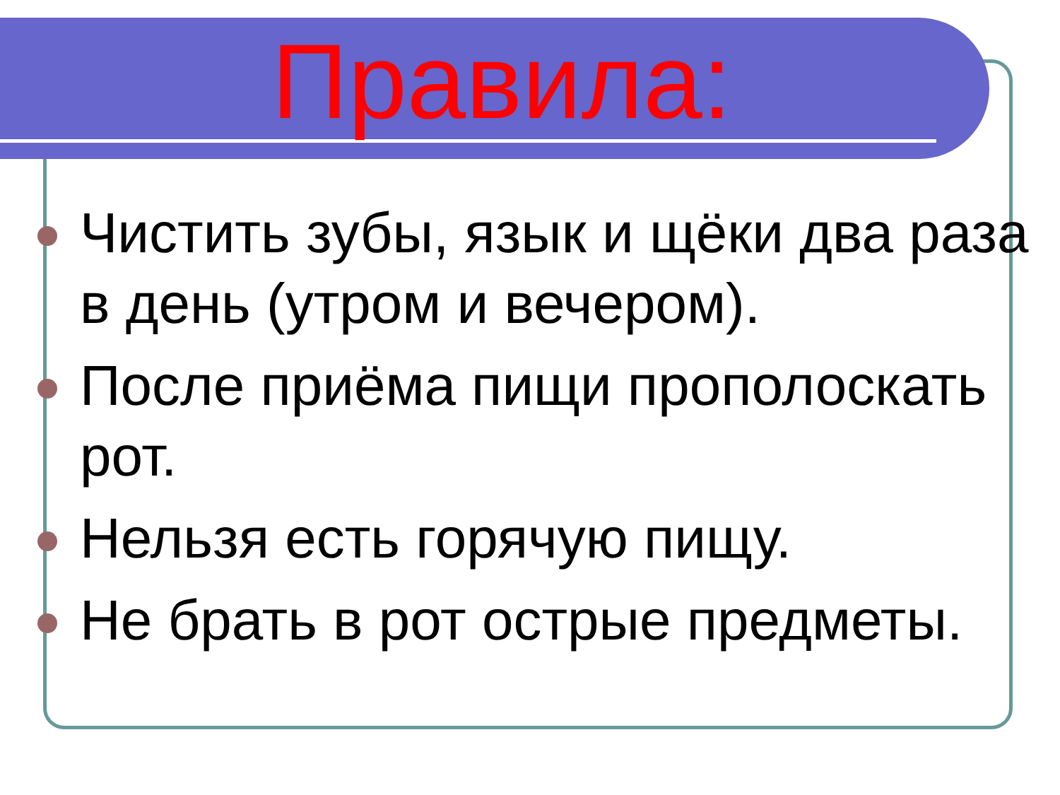Правила:
Чистить зубы, язык и щёки два раза в день (утром и вечером).
После приёма пищи прополоскать рот.
Нельзя есть горячую пищу.
Не брать в рот острые предметы.